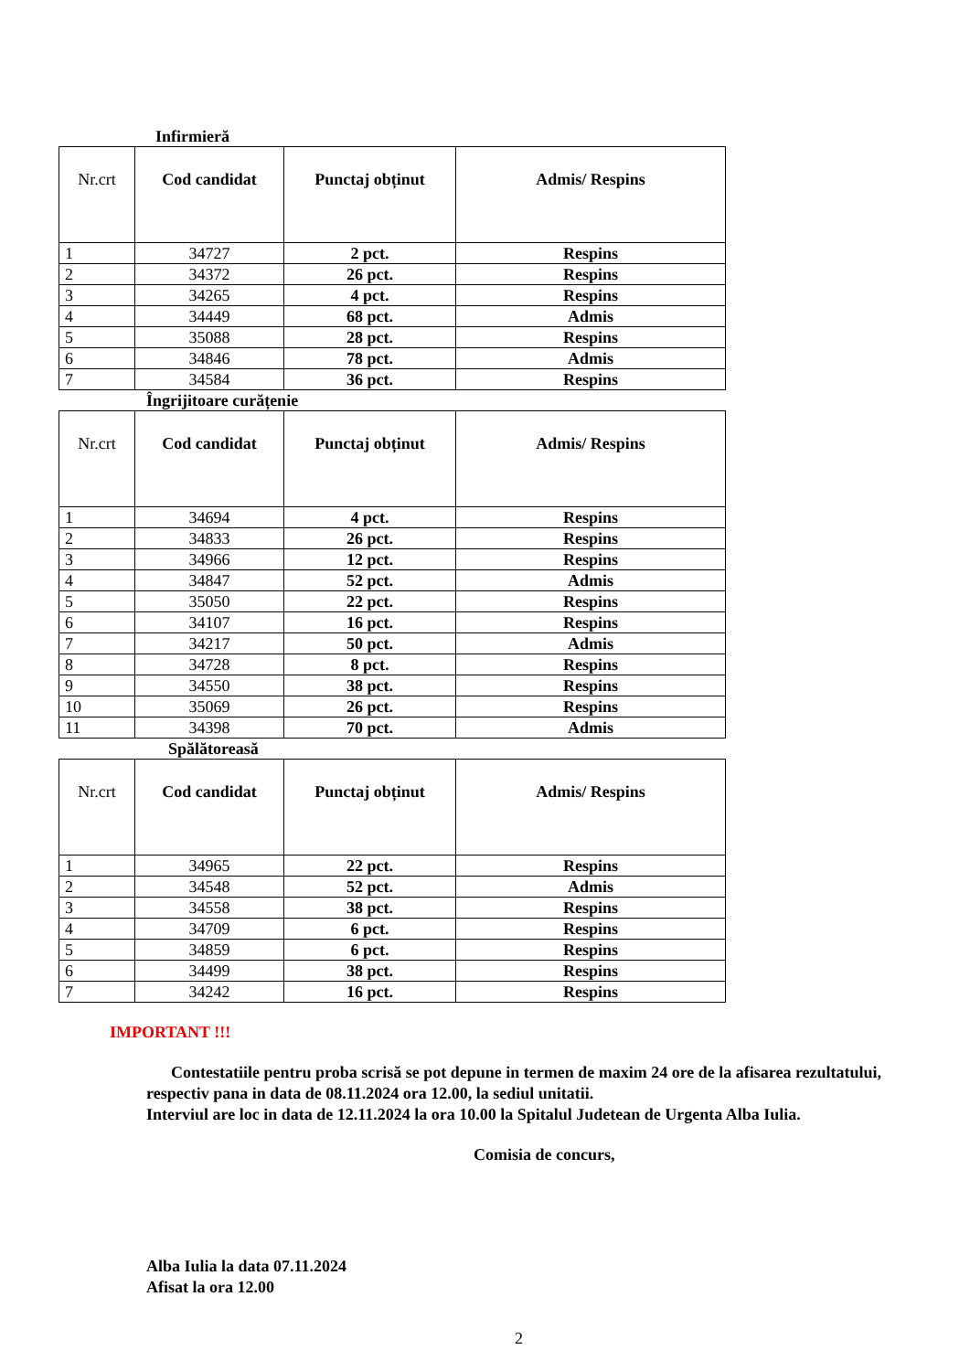Infirmieră
| Nr.crt | Cod candidat | Punctaj obținut | Admis/ Respins |
| --- | --- | --- | --- |
| 1 | 34727 | 2 pct. | Respins |
| 2 | 34372 | 26 pct. | Respins |
| 3 | 34265 | 4 pct. | Respins |
| 4 | 34449 | 68 pct. | Admis |
| 5 | 35088 | 28 pct. | Respins |
| 6 | 34846 | 78 pct. | Admis |
| 7 | 34584 | 36 pct. | Respins |
Îngrijitoare curățenie
| Nr.crt | Cod candidat | Punctaj obținut | Admis/ Respins |
| --- | --- | --- | --- |
| 1 | 34694 | 4 pct. | Respins |
| 2 | 34833 | 26 pct. | Respins |
| 3 | 34966 | 12 pct. | Respins |
| 4 | 34847 | 52 pct. | Admis |
| 5 | 35050 | 22 pct. | Respins |
| 6 | 34107 | 16 pct. | Respins |
| 7 | 34217 | 50 pct. | Admis |
| 8 | 34728 | 8 pct. | Respins |
| 9 | 34550 | 38 pct. | Respins |
| 10 | 35069 | 26 pct. | Respins |
| 11 | 34398 | 70 pct. | Admis |
Spălătoreasă
| Nr.crt | Cod candidat | Punctaj obținut | Admis/ Respins |
| --- | --- | --- | --- |
| 1 | 34965 | 22 pct. | Respins |
| 2 | 34548 | 52 pct. | Admis |
| 3 | 34558 | 38 pct. | Respins |
| 4 | 34709 | 6 pct. | Respins |
| 5 | 34859 | 6 pct. | Respins |
| 6 | 34499 | 38 pct. | Respins |
| 7 | 34242 | 16 pct. | Respins |
IMPORTANT !!!
Contestatiile pentru proba scrisă se pot depune in termen de maxim 24 ore de la afisarea rezultatului, respectiv pana in data de 08.11.2024 ora 12.00, la sediul unitatii.
Interviul are loc in data de 12.11.2024 la ora 10.00 la Spitalul Judetean de Urgenta Alba Iulia.
Comisia de concurs,
Alba Iulia la data 07.11.2024
Afisat la ora 12.00
2